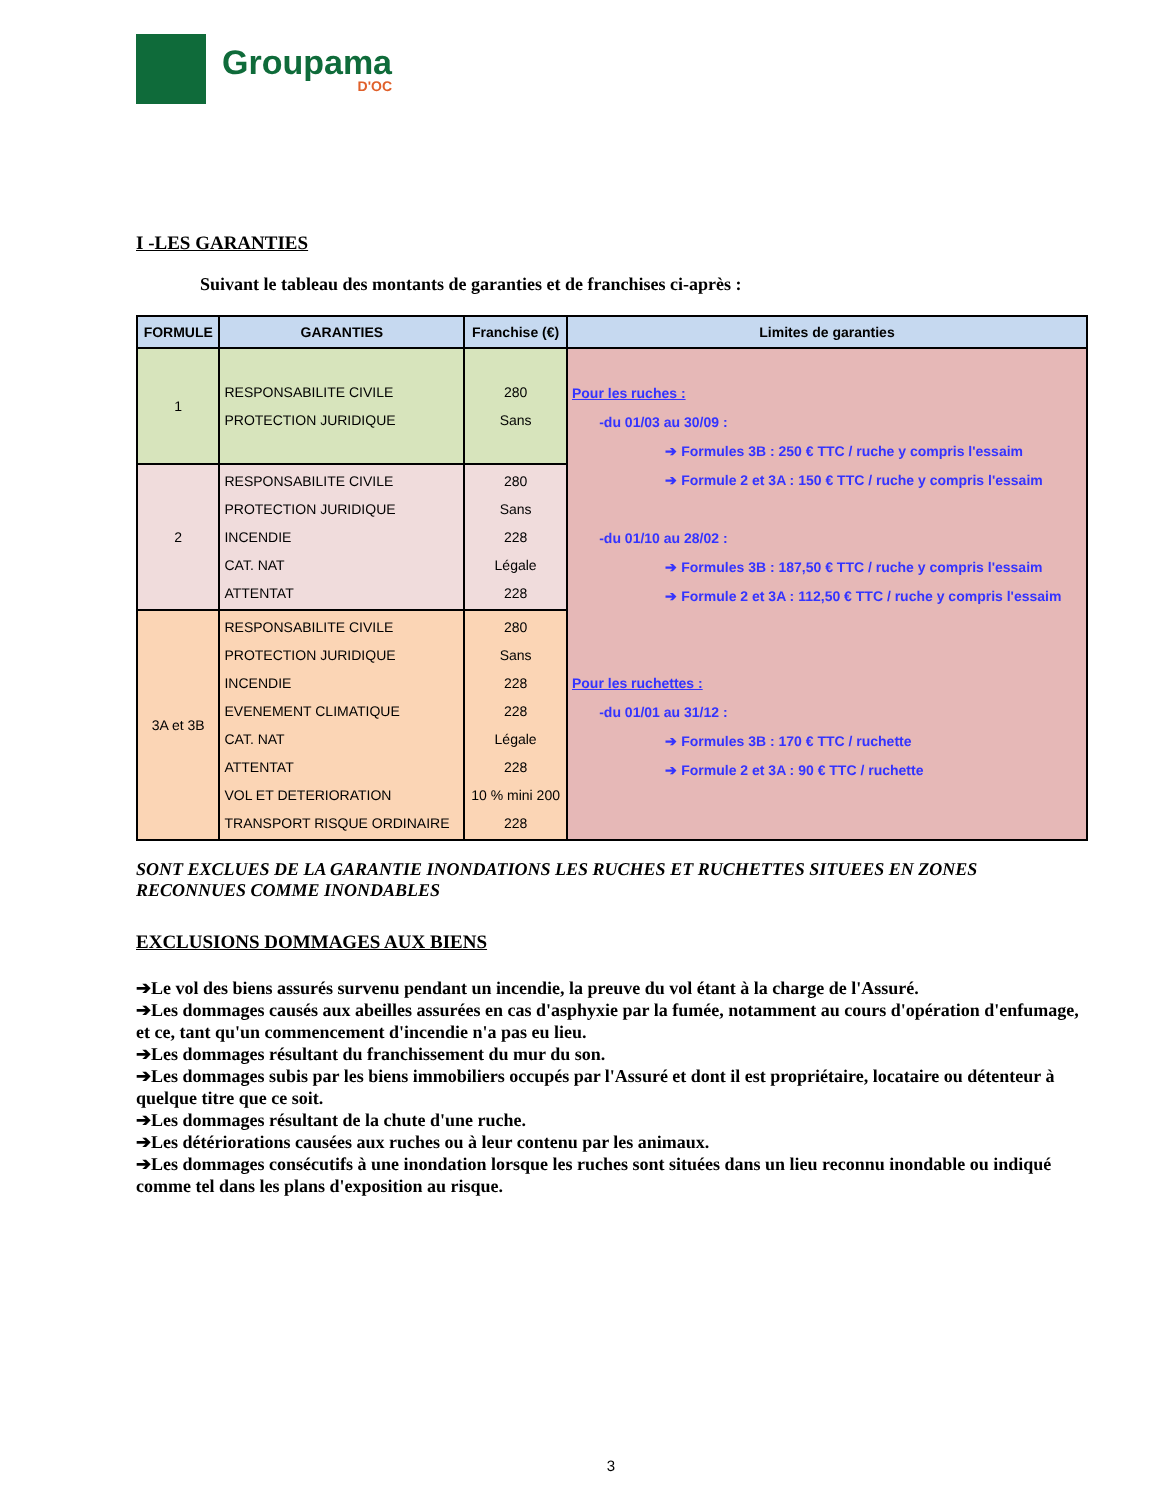Groupama
D'OC
I -LES GARANTIES
Suivant le tableau des montants de garanties et de franchises ci-après :
| FORMULE | GARANTIES | Franchise (€) | Limites de garanties |
| --- | --- | --- | --- |
| 1 | RESPONSABILITE CIVILE PROTECTION JURIDIQUE | 280 Sans | Pour les ruches : -du 01/03 au 30/09 : ➔ Formules 3B : 250 € TTC / ruche y compris l'essaim ➔ Formule 2 et 3A : 150 € TTC / ruche y compris l'essaim -du 01/10 au 28/02 : ➔ Formules 3B : 187,50 € TTC / ruche y compris l'essaim ➔ Formule 2 et 3A : 112,50 € TTC / ruche y compris l'essaim Pour les ruchettes : -du 01/01 au 31/12 : ➔ Formules 3B : 170 € TTC / ruchette ➔ Formule 2 et 3A : 90 € TTC / ruchette |
| 2 | RESPONSABILITE CIVILE PROTECTION JURIDIQUE INCENDIE CAT. NAT ATTENTAT | 280 Sans 228 Légale 228 | |
| 3A et 3B | RESPONSABILITE CIVILE PROTECTION JURIDIQUE INCENDIE EVENEMENT CLIMATIQUE CAT. NAT ATTENTAT VOL ET DETERIORATION TRANSPORT RISQUE ORDINAIRE | 280 Sans 228 228 Légale 228 10 % mini 200 228 | |
SONT EXCLUES DE LA GARANTIE INONDATIONS LES RUCHES ET RUCHETTES SITUEES EN ZONES RECONNUES COMME INONDABLES
EXCLUSIONS DOMMAGES AUX BIENS
➔Le vol des biens assurés survenu pendant un incendie, la preuve du vol étant à la charge de l'Assuré.
➔Les dommages causés aux abeilles assurées en cas d'asphyxie par la fumée, notamment au cours d'opération d'enfumage, et ce, tant qu'un commencement d'incendie n'a pas eu lieu.
➔Les dommages résultant du franchissement du mur du son.
➔Les dommages subis par les biens immobiliers occupés par l'Assuré et dont il est propriétaire, locataire ou détenteur à quelque titre que ce soit.
➔Les dommages résultant de la chute d'une ruche.
➔Les détériorations causées aux ruches ou à leur contenu par les animaux.
➔Les dommages consécutifs à une inondation lorsque les ruches sont situées dans un lieu reconnu inondable ou indiqué comme tel dans les plans d'exposition au risque.
3